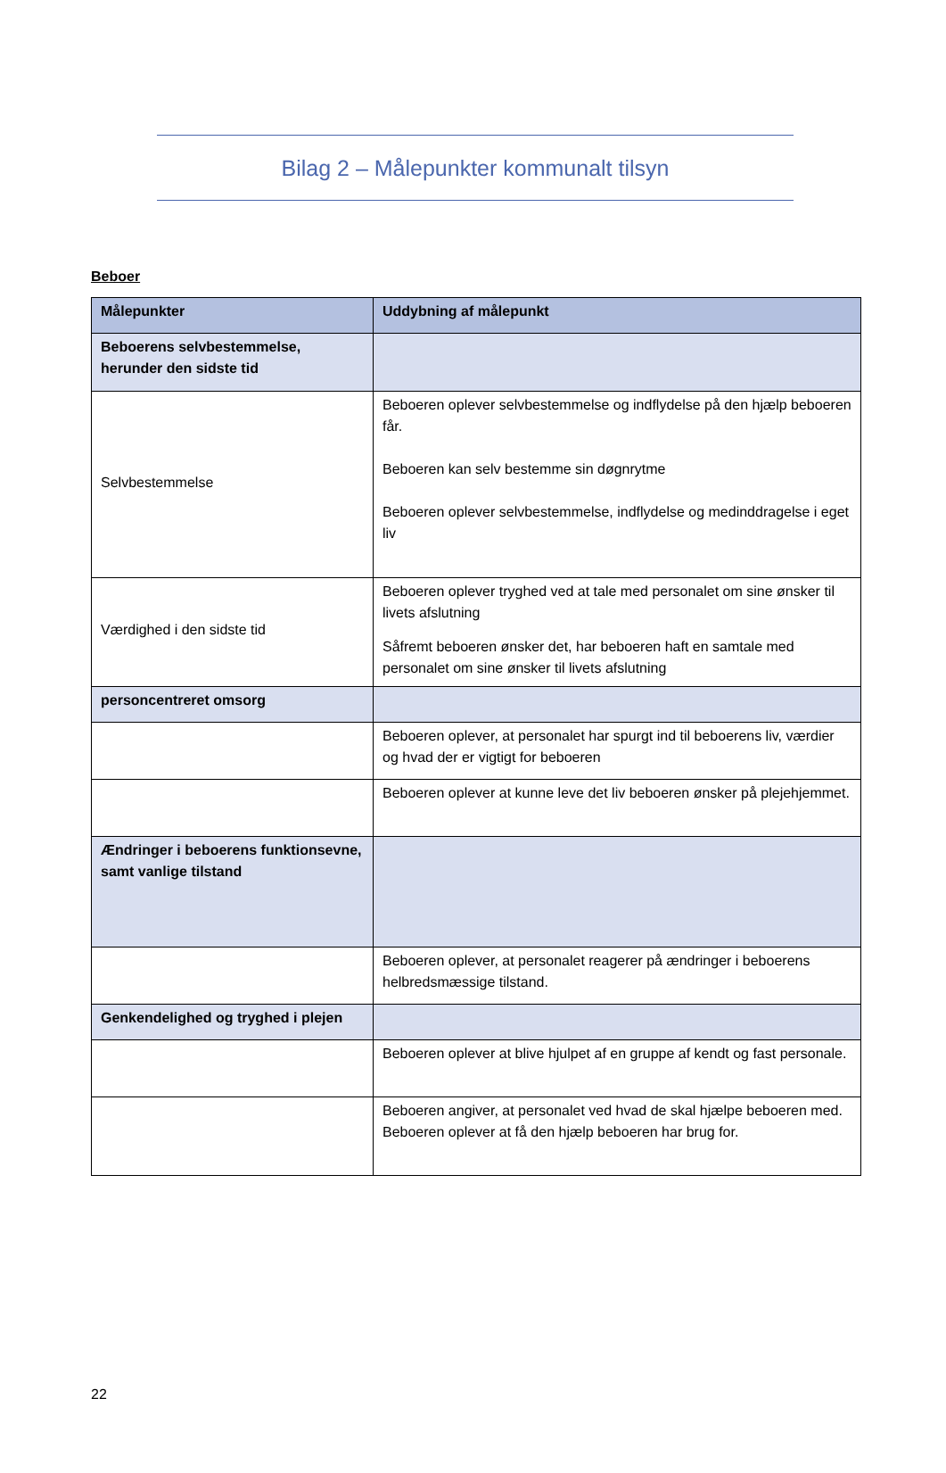Bilag 2 – Målepunkter kommunalt tilsyn
Beboer
| Målepunkter | Uddybning af målepunkt |
| --- | --- |
| Beboerens selvbestemmelse, herunder den sidste tid | |
| Selvbestemmelse | Beboeren oplever selvbestemmelse og indflydelse på den hjælp beboeren får. Beboeren kan selv bestemme sin døgnrytme Beboeren oplever selvbestemmelse, indflydelse og medinddragelse i eget liv |
| Værdighed i den sidste tid | Beboeren oplever tryghed ved at tale med personalet om sine ønsker til livets afslutning Såfremt beboeren ønsker det, har beboeren haft en samtale med personalet om sine ønsker til livets afslutning |
| personcentreret omsorg | |
| | Beboeren oplever, at personalet har spurgt ind til beboerens liv, værdier og hvad der er vigtigt for beboeren |
| | Beboeren oplever at kunne leve det liv beboeren ønsker på plejehjemmet. |
| Ændringer i beboerens funktionsevne, samt vanlige tilstand | |
| | Beboeren oplever, at personalet reagerer på ændringer i beboerens helbredsmæssige tilstand. |
| Genkendelighed og tryghed i plejen | |
| | Beboeren oplever at blive hjulpet af en gruppe af kendt og fast personale. |
| | Beboeren angiver, at personalet ved hvad de skal hjælpe beboeren med. Beboeren oplever at få den hjælp beboeren har brug for. |
22